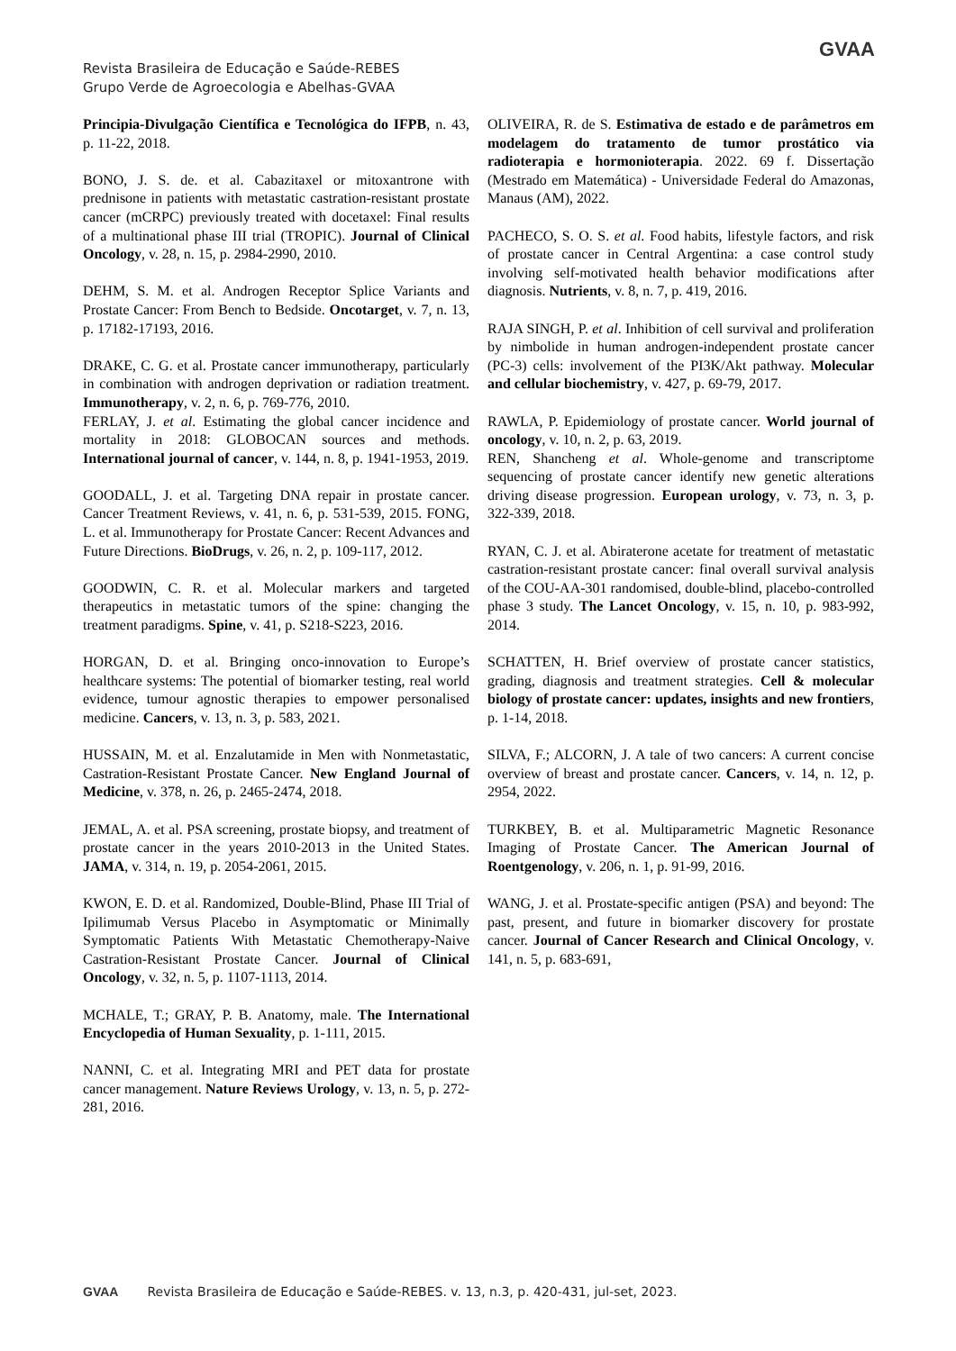Revista Brasileira de Educação e Saúde-REBES
Grupo Verde de Agroecologia e Abelhas-GVAA
GVAA
Principia-Divulgação Científica e Tecnológica do IFPB, n. 43, p. 11-22, 2018.
BONO, J. S. de. et al. Cabazitaxel or mitoxantrone with prednisone in patients with metastatic castration-resistant prostate cancer (mCRPC) previously treated with docetaxel: Final results of a multinational phase III trial (TROPIC). Journal of Clinical Oncology, v. 28, n. 15, p. 2984-2990, 2010.
DEHM, S. M. et al. Androgen Receptor Splice Variants and Prostate Cancer: From Bench to Bedside. Oncotarget, v. 7, n. 13, p. 17182-17193, 2016.
DRAKE, C. G. et al. Prostate cancer immunotherapy, particularly in combination with androgen deprivation or radiation treatment. Immunotherapy, v. 2, n. 6, p. 769-776, 2010.
FERLAY, J. et al. Estimating the global cancer incidence and mortality in 2018: GLOBOCAN sources and methods. International journal of cancer, v. 144, n. 8, p. 1941-1953, 2019.
GOODALL, J. et al. Targeting DNA repair in prostate cancer. Cancer Treatment Reviews, v. 41, n. 6, p. 531-539, 2015. FONG, L. et al. Immunotherapy for Prostate Cancer: Recent Advances and Future Directions. BioDrugs, v. 26, n. 2, p. 109-117, 2012.
GOODWIN, C. R. et al. Molecular markers and targeted therapeutics in metastatic tumors of the spine: changing the treatment paradigms. Spine, v. 41, p. S218-S223, 2016.
HORGAN, D. et al. Bringing onco-innovation to Europe’s healthcare systems: The potential of biomarker testing, real world evidence, tumour agnostic therapies to empower personalised medicine. Cancers, v. 13, n. 3, p. 583, 2021.
HUSSAIN, M. et al. Enzalutamide in Men with Nonmetastatic, Castration-Resistant Prostate Cancer. New England Journal of Medicine, v. 378, n. 26, p. 2465-2474, 2018.
JEMAL, A. et al. PSA screening, prostate biopsy, and treatment of prostate cancer in the years 2010-2013 in the United States. JAMA, v. 314, n. 19, p. 2054-2061, 2015.
KWON, E. D. et al. Randomized, Double-Blind, Phase III Trial of Ipilimumab Versus Placebo in Asymptomatic or Minimally Symptomatic Patients With Metastatic Chemotherapy-Naive Castration-Resistant Prostate Cancer. Journal of Clinical Oncology, v. 32, n. 5, p. 1107-1113, 2014.
MCHALE, T.; GRAY, P. B. Anatomy, male. The International Encyclopedia of Human Sexuality, p. 1-111, 2015.
NANNI, C. et al. Integrating MRI and PET data for prostate cancer management. Nature Reviews Urology, v. 13, n. 5, p. 272-281, 2016.
OLIVEIRA, R. de S. Estimativa de estado e de parâmetros em modelagem do tratamento de tumor prostático via radioterapia e hormonioterapia. 2022. 69 f. Dissertação (Mestrado em Matemática) - Universidade Federal do Amazonas, Manaus (AM), 2022.
PACHECO, S. O. S. et al. Food habits, lifestyle factors, and risk of prostate cancer in Central Argentina: a case control study involving self-motivated health behavior modifications after diagnosis. Nutrients, v. 8, n. 7, p. 419, 2016.
RAJA SINGH, P. et al. Inhibition of cell survival and proliferation by nimbolide in human androgen-independent prostate cancer (PC-3) cells: involvement of the PI3K/Akt pathway. Molecular and cellular biochemistry, v. 427, p. 69-79, 2017.
RAWLA, P. Epidemiology of prostate cancer. World journal of oncology, v. 10, n. 2, p. 63, 2019.
REN, Shancheng et al. Whole-genome and transcriptome sequencing of prostate cancer identify new genetic alterations driving disease progression. European urology, v. 73, n. 3, p. 322-339, 2018.
RYAN, C. J. et al. Abiraterone acetate for treatment of metastatic castration-resistant prostate cancer: final overall survival analysis of the COU-AA-301 randomised, double-blind, placebo-controlled phase 3 study. The Lancet Oncology, v. 15, n. 10, p. 983-992, 2014.
SCHATTEN, H. Brief overview of prostate cancer statistics, grading, diagnosis and treatment strategies. Cell & molecular biology of prostate cancer: updates, insights and new frontiers, p. 1-14, 2018.
SILVA, F.; ALCORN, J. A tale of two cancers: A current concise overview of breast and prostate cancer. Cancers, v. 14, n. 12, p. 2954, 2022.
TURKBEY, B. et al. Multiparametric Magnetic Resonance Imaging of Prostate Cancer. The American Journal of Roentgenology, v. 206, n. 1, p. 91-99, 2016.
WANG, J. et al. Prostate-specific antigen (PSA) and beyond: The past, present, and future in biomarker discovery for prostate cancer. Journal of Cancer Research and Clinical Oncology, v. 141, n. 5, p. 683-691,
GVAA Revista Brasileira de Educação e Saúde-REBES. v. 13, n.3, p. 420-431, jul-set, 2023.